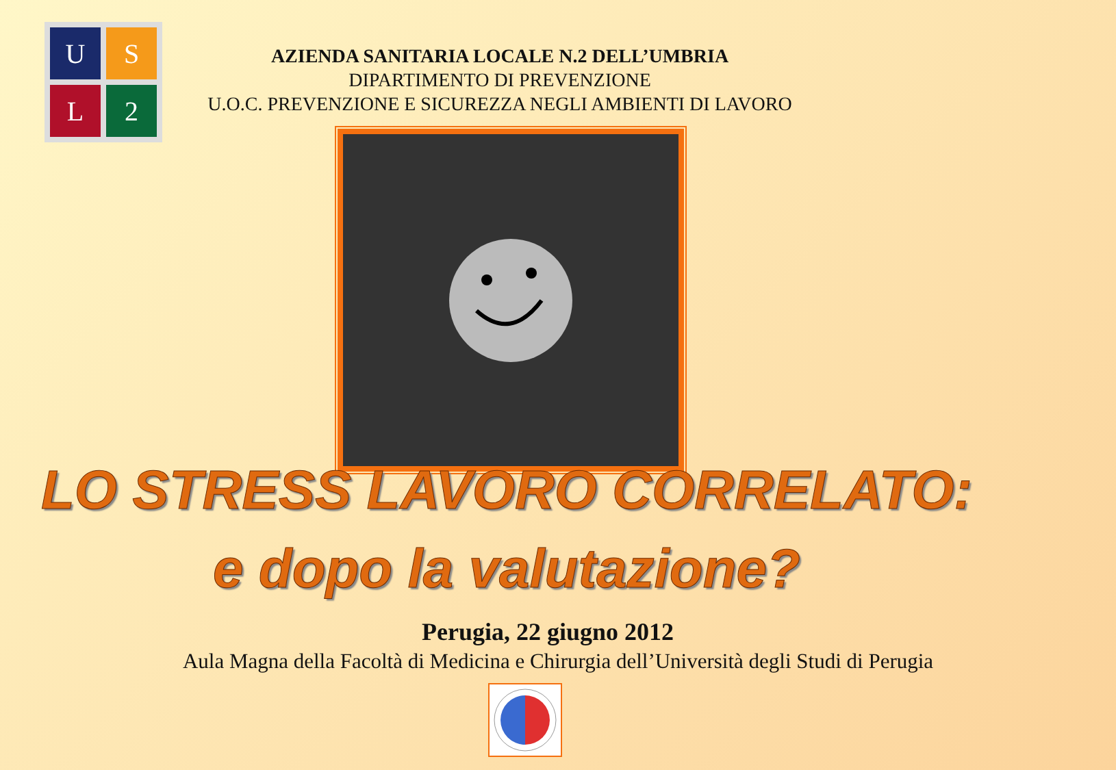U
S
L
2
AZIENDA SANITARIA LOCALE N.2 DELL’UMBRIA
DIPARTIMENTO DI PREVENZIONE
U.O.C. PREVENZIONE E SICUREZZA NEGLI AMBIENTI DI LAVORO
LO STRESS LAVORO CORRELATO:
e dopo la valutazione?
Perugia, 22 giugno 2012
Aula Magna della Facoltà di Medicina e Chirurgia dell’Università degli Studi di Perugia